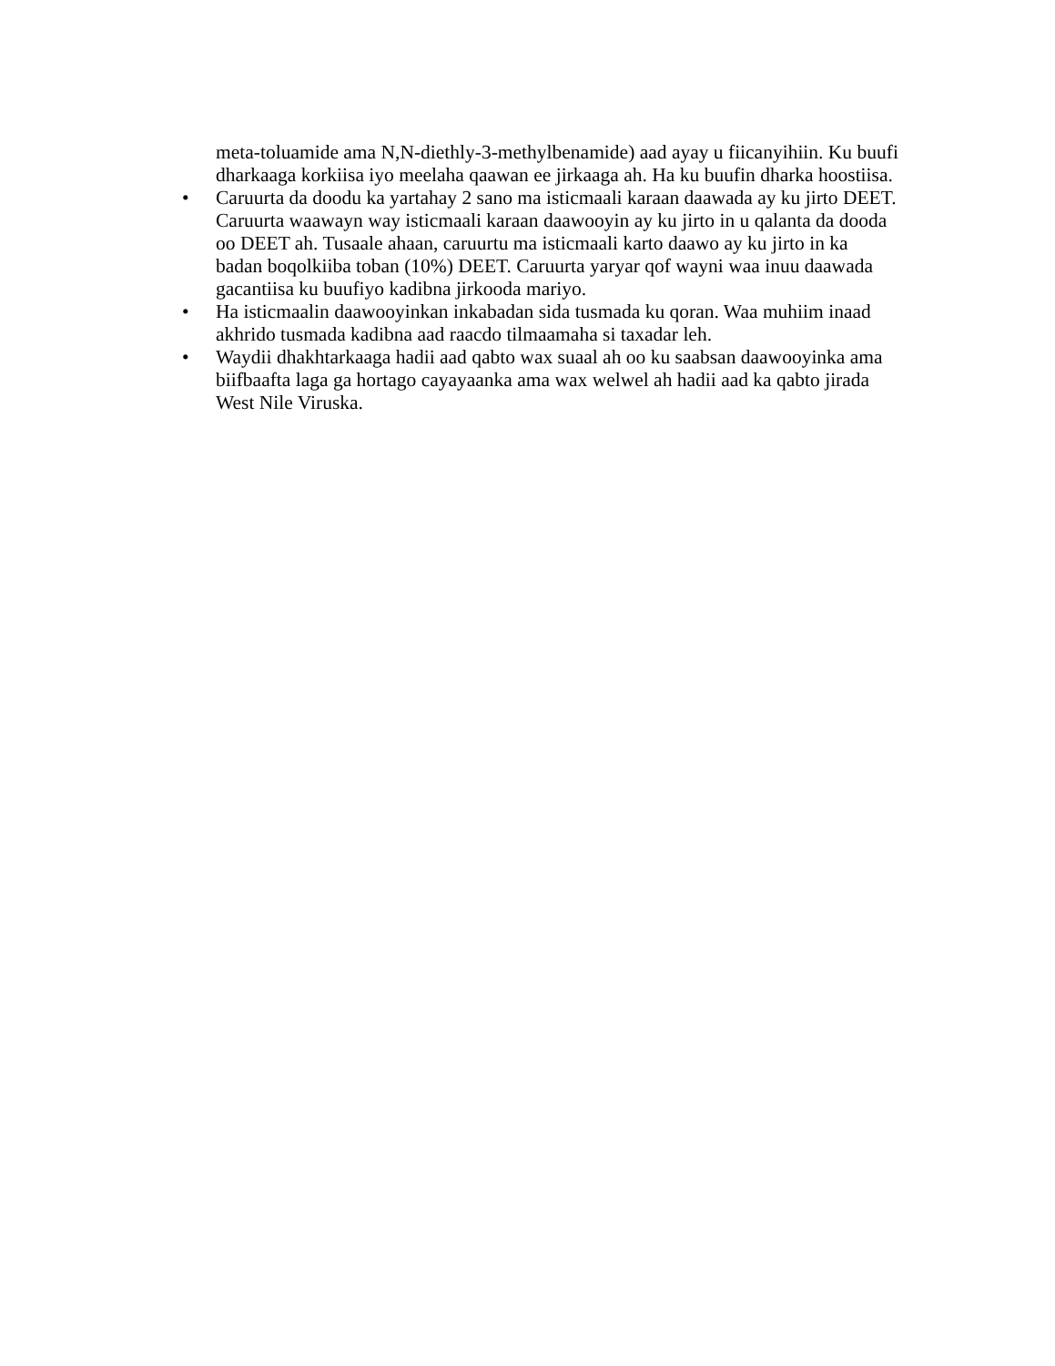meta-toluamide ama N,N-diethly-3-methylbenamide) aad ayay u fiicanyihiin. Ku buufi dharkaaga korkiisa iyo meelaha qaawan ee jirkaaga ah. Ha ku buufin dharka hoostiisa.
• Caruurta da doodu ka yartahay 2 sano ma isticmaali karaan daawada ay ku jirto DEET. Caruurta waawayn way isticmaali karaan daawooyin ay ku jirto in u qalanta da dooda oo DEET ah. Tusaale ahaan, caruurtu ma isticmaali karto daawo ay ku jirto in ka badan boqolkiiba toban (10%) DEET. Caruurta yaryar qof wayni waa inuu daawada gacantiisa ku buufiyo kadibna jirkooda mariyo.
• Ha isticmaalin daawooyinkan inkabadan sida tusmada ku qoran. Waa muhiim inaad akhrido tusmada kadibna aad raacdo tilmaamaha si taxadar leh.
• Waydii dhakhtarkaaga hadii aad qabto wax suaal ah oo ku saabsan daawooyinka ama biifbaafta laga ga hortago cayayaanka ama wax welwel ah hadii aad ka qabto jirada West Nile Viruska.